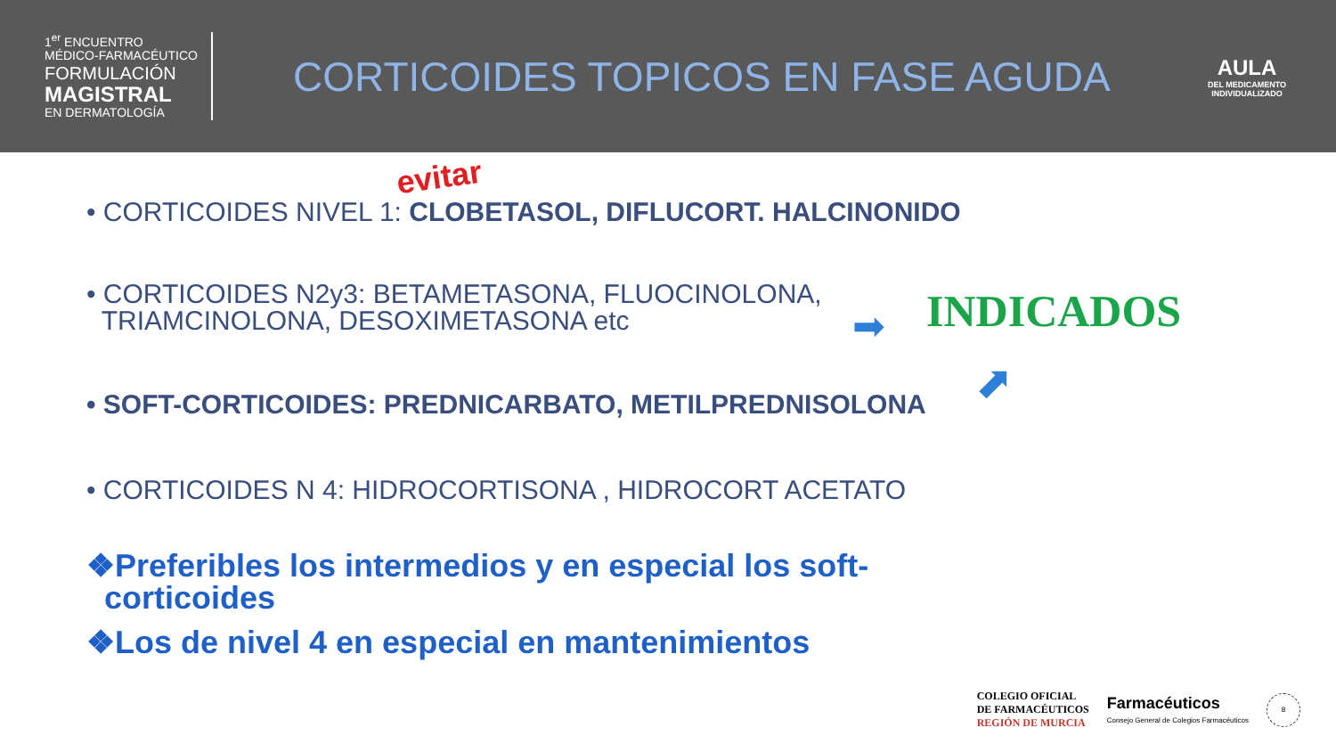1<sup>er</sup> ENCUENTRO
MÉDICO-FARMACÉUTICO
FORMULACIÓN
MAGISTRAL
EN DERMATOLOGÍA
CORTICOIDES TOPICOS EN FASE AGUDA
AULA
DEL MEDICAMENTO
INDIVIDUALIZADO
evitar
• CORTICOIDES NIVEL 1: CLOBETASOL, DIFLUCORT. HALCINONIDO
• CORTICOIDES N2y3: BETAMETASONA, FLUOCINOLONA,
TRIAMCINOLONA, DESOXIMETASONA etc
• SOFT-CORTICOIDES: PREDNICARBATO, METILPREDNISOLONA
• CORTICOIDES N 4: HIDROCORTISONA , HIDROCORT ACETATO
➡ INDICADOS
⬈
❖Preferibles los intermedios y en especial los soft-
corticoides
❖Los de nivel 4 en especial en mantenimientos
COLEGIO OFICIAL
DE FARMACÉUTICOS
REGIÓN DE MURCIA
Farmacéuticos
Consejo General de Colegios Farmacéuticos
8